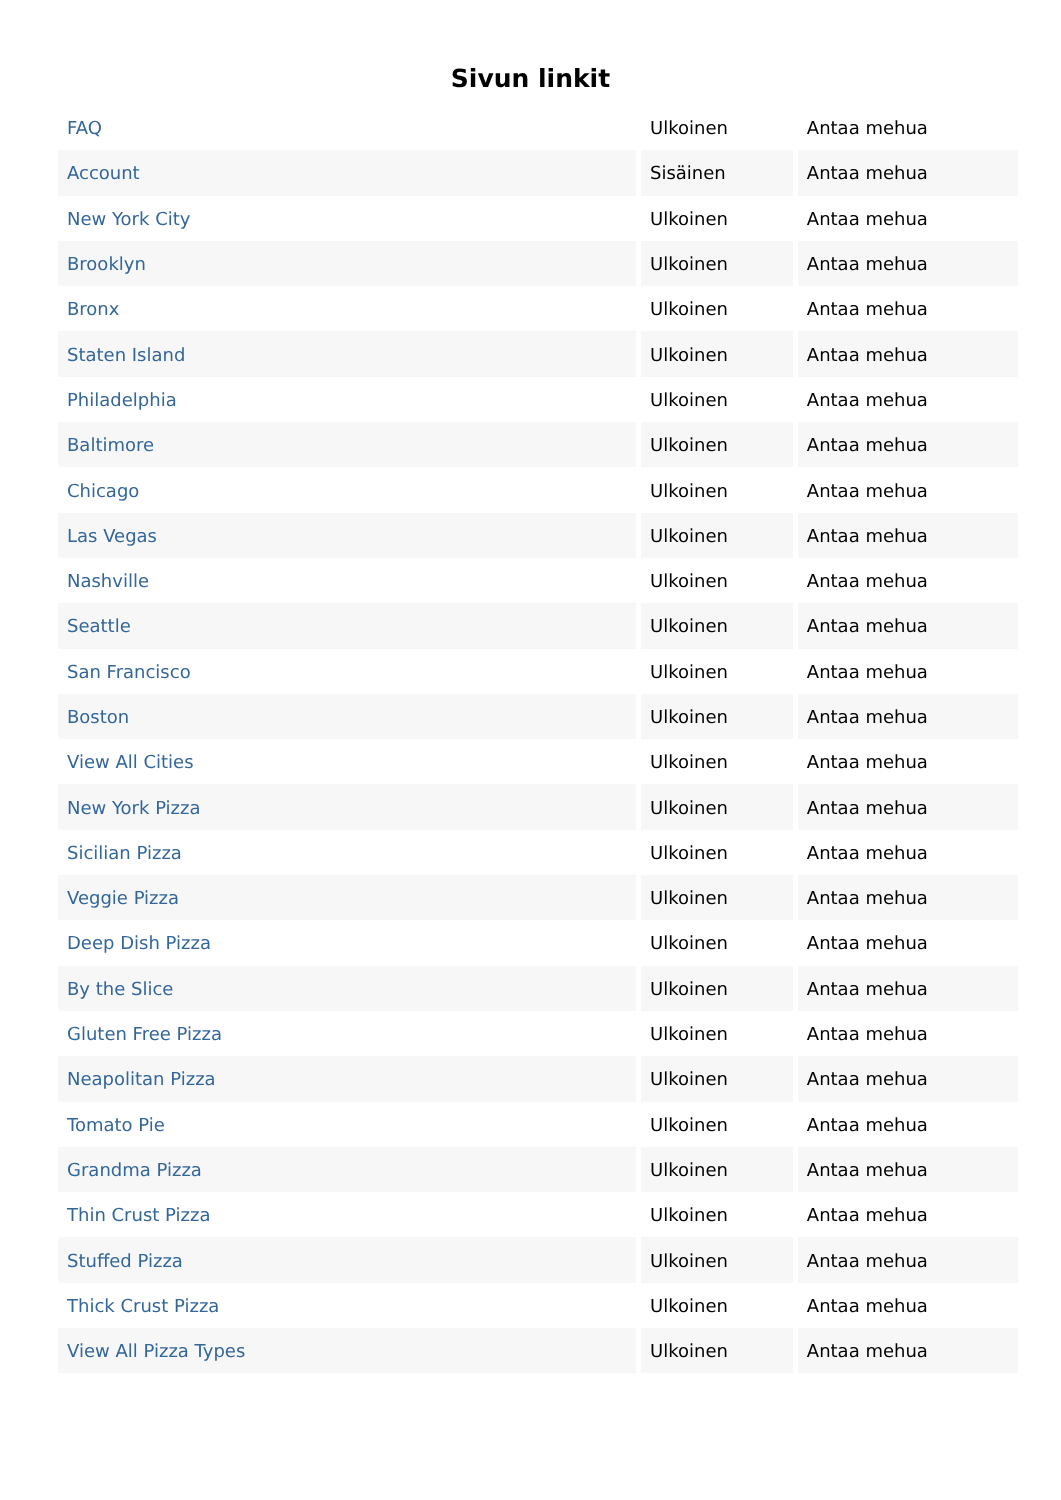Sivun linkit
| FAQ | Ulkoinen | Antaa mehua |
| Account | Sisäinen | Antaa mehua |
| New York City | Ulkoinen | Antaa mehua |
| Brooklyn | Ulkoinen | Antaa mehua |
| Bronx | Ulkoinen | Antaa mehua |
| Staten Island | Ulkoinen | Antaa mehua |
| Philadelphia | Ulkoinen | Antaa mehua |
| Baltimore | Ulkoinen | Antaa mehua |
| Chicago | Ulkoinen | Antaa mehua |
| Las Vegas | Ulkoinen | Antaa mehua |
| Nashville | Ulkoinen | Antaa mehua |
| Seattle | Ulkoinen | Antaa mehua |
| San Francisco | Ulkoinen | Antaa mehua |
| Boston | Ulkoinen | Antaa mehua |
| View All Cities | Ulkoinen | Antaa mehua |
| New York Pizza | Ulkoinen | Antaa mehua |
| Sicilian Pizza | Ulkoinen | Antaa mehua |
| Veggie Pizza | Ulkoinen | Antaa mehua |
| Deep Dish Pizza | Ulkoinen | Antaa mehua |
| By the Slice | Ulkoinen | Antaa mehua |
| Gluten Free Pizza | Ulkoinen | Antaa mehua |
| Neapolitan Pizza | Ulkoinen | Antaa mehua |
| Tomato Pie | Ulkoinen | Antaa mehua |
| Grandma Pizza | Ulkoinen | Antaa mehua |
| Thin Crust Pizza | Ulkoinen | Antaa mehua |
| Stuffed Pizza | Ulkoinen | Antaa mehua |
| Thick Crust Pizza | Ulkoinen | Antaa mehua |
| View All Pizza Types | Ulkoinen | Antaa mehua |